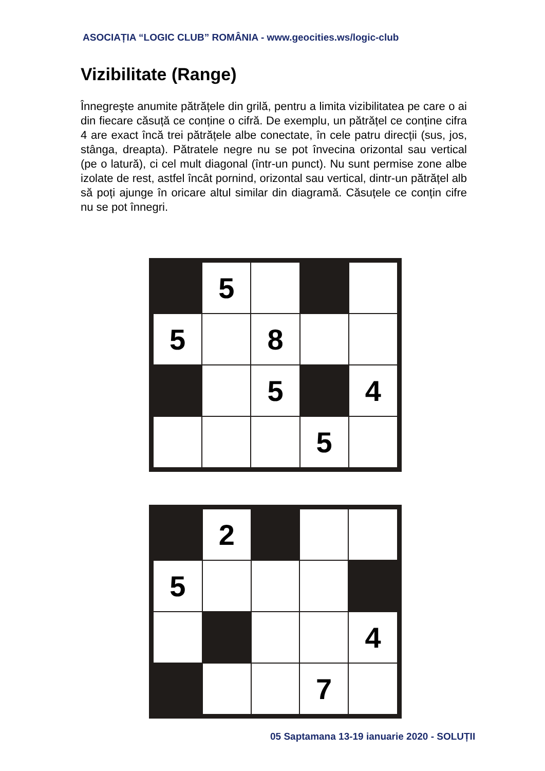ASOCIAȚIA “LOGIC CLUB” ROMÂNIA - www.geocities.ws/logic-club
Vizibilitate (Range)
Înnegreşte anumite pătrățele din grilă, pentru a limita vizibilitatea pe care o ai din fiecare căsuță ce conține o cifră. De exemplu, un pătrățel ce conține cifra 4 are exact încă trei pătrățele albe conectate, în cele patru direcții (sus, jos, stânga, dreapta). Pătratele negre nu se pot învecina orizontal sau vertical (pe o latură), ci cel mult diagonal (într-un punct). Nu sunt permise zone albe izolate de rest, astfel încât pornind, orizontal sau vertical, dintr-un pătrățel alb să poți ajunge în oricare altul similar din diagramă. Căsuțele ce conțin cifre nu se pot înnegri.
| | 5 | | | |
| 5 | | 8 | | |
| | | 5 | | 4 |
| | | | 5 | |
| | 2 | | | |
| 5 | | | | |
| | | | | 4 |
| | | | 7 | |
05 Saptamana 13-19 ianuarie 2020 - SOLUȚII